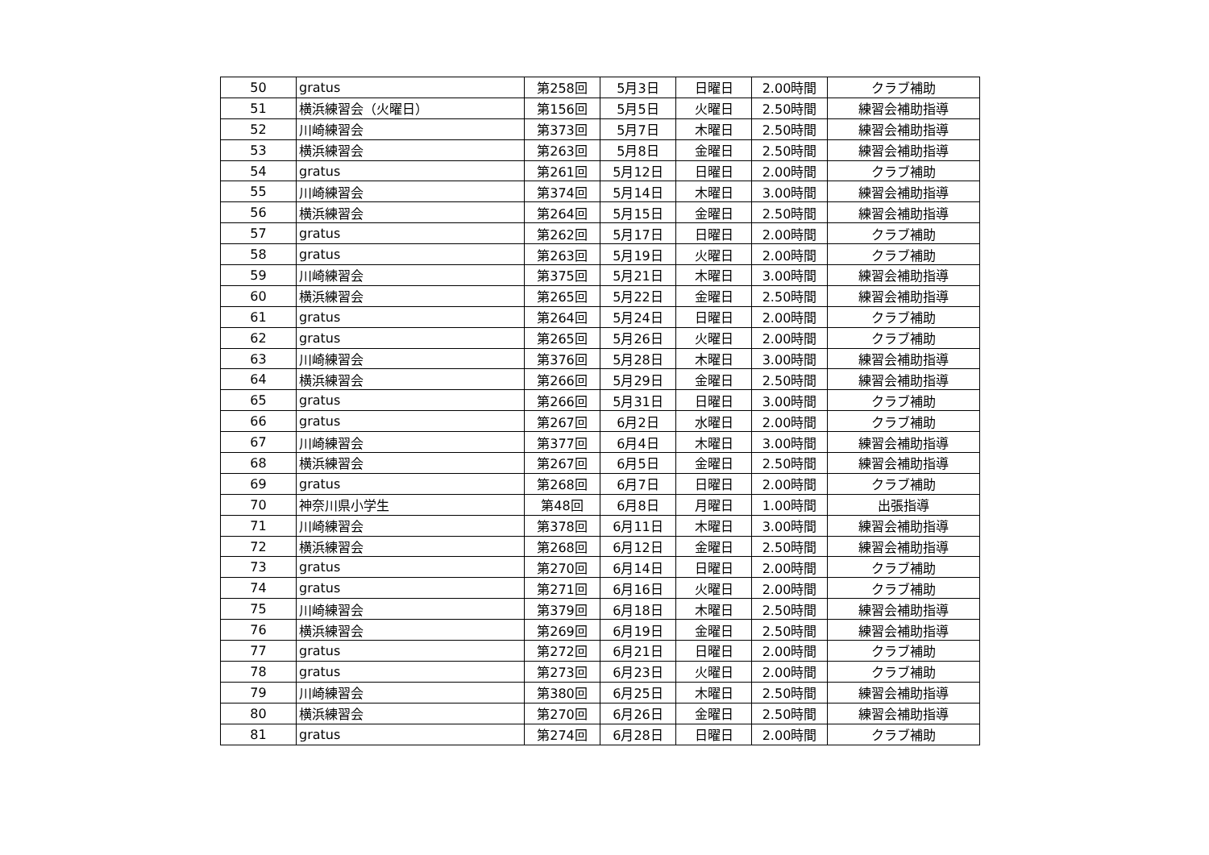| 50 | gratus | 第258回 | 5月3日 | 日曜日 | 2.00時間 | クラブ補助 |
| 51 | 横浜練習会（火曜日） | 第156回 | 5月5日 | 火曜日 | 2.50時間 | 練習会補助指導 |
| 52 | 川崎練習会 | 第373回 | 5月7日 | 木曜日 | 2.50時間 | 練習会補助指導 |
| 53 | 横浜練習会 | 第263回 | 5月8日 | 金曜日 | 2.50時間 | 練習会補助指導 |
| 54 | gratus | 第261回 | 5月12日 | 日曜日 | 2.00時間 | クラブ補助 |
| 55 | 川崎練習会 | 第374回 | 5月14日 | 木曜日 | 3.00時間 | 練習会補助指導 |
| 56 | 横浜練習会 | 第264回 | 5月15日 | 金曜日 | 2.50時間 | 練習会補助指導 |
| 57 | gratus | 第262回 | 5月17日 | 日曜日 | 2.00時間 | クラブ補助 |
| 58 | gratus | 第263回 | 5月19日 | 火曜日 | 2.00時間 | クラブ補助 |
| 59 | 川崎練習会 | 第375回 | 5月21日 | 木曜日 | 3.00時間 | 練習会補助指導 |
| 60 | 横浜練習会 | 第265回 | 5月22日 | 金曜日 | 2.50時間 | 練習会補助指導 |
| 61 | gratus | 第264回 | 5月24日 | 日曜日 | 2.00時間 | クラブ補助 |
| 62 | gratus | 第265回 | 5月26日 | 火曜日 | 2.00時間 | クラブ補助 |
| 63 | 川崎練習会 | 第376回 | 5月28日 | 木曜日 | 3.00時間 | 練習会補助指導 |
| 64 | 横浜練習会 | 第266回 | 5月29日 | 金曜日 | 2.50時間 | 練習会補助指導 |
| 65 | gratus | 第266回 | 5月31日 | 日曜日 | 3.00時間 | クラブ補助 |
| 66 | gratus | 第267回 | 6月2日 | 水曜日 | 2.00時間 | クラブ補助 |
| 67 | 川崎練習会 | 第377回 | 6月4日 | 木曜日 | 3.00時間 | 練習会補助指導 |
| 68 | 横浜練習会 | 第267回 | 6月5日 | 金曜日 | 2.50時間 | 練習会補助指導 |
| 69 | gratus | 第268回 | 6月7日 | 日曜日 | 2.00時間 | クラブ補助 |
| 70 | 神奈川県小学生 | 第48回 | 6月8日 | 月曜日 | 1.00時間 | 出張指導 |
| 71 | 川崎練習会 | 第378回 | 6月11日 | 木曜日 | 3.00時間 | 練習会補助指導 |
| 72 | 横浜練習会 | 第268回 | 6月12日 | 金曜日 | 2.50時間 | 練習会補助指導 |
| 73 | gratus | 第270回 | 6月14日 | 日曜日 | 2.00時間 | クラブ補助 |
| 74 | gratus | 第271回 | 6月16日 | 火曜日 | 2.00時間 | クラブ補助 |
| 75 | 川崎練習会 | 第379回 | 6月18日 | 木曜日 | 2.50時間 | 練習会補助指導 |
| 76 | 横浜練習会 | 第269回 | 6月19日 | 金曜日 | 2.50時間 | 練習会補助指導 |
| 77 | gratus | 第272回 | 6月21日 | 日曜日 | 2.00時間 | クラブ補助 |
| 78 | gratus | 第273回 | 6月23日 | 火曜日 | 2.00時間 | クラブ補助 |
| 79 | 川崎練習会 | 第380回 | 6月25日 | 木曜日 | 2.50時間 | 練習会補助指導 |
| 80 | 横浜練習会 | 第270回 | 6月26日 | 金曜日 | 2.50時間 | 練習会補助指導 |
| 81 | gratus | 第274回 | 6月28日 | 日曜日 | 2.00時間 | クラブ補助 |